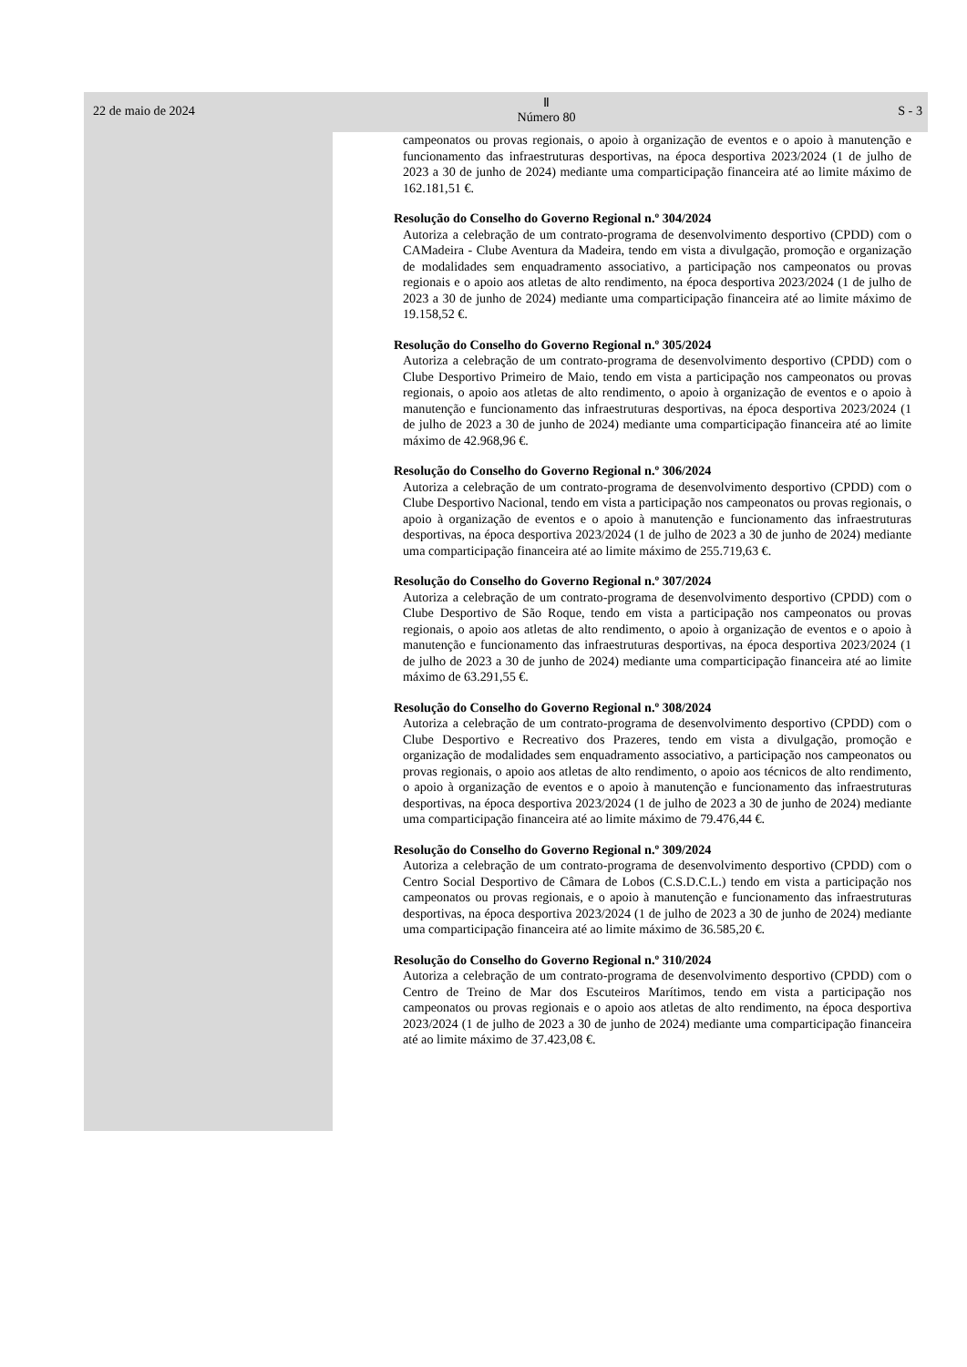22 de maio de 2024 Ⅱ
Número 80 S - 3
campeonatos ou provas regionais, o apoio à organização de eventos e o apoio à manutenção e funcionamento das infraestruturas desportivas, na época desportiva 2023/2024 (1 de julho de 2023 a 30 de junho de 2024) mediante uma comparticipação financeira até ao limite máximo de 162.181,51 €.
Resolução do Conselho do Governo Regional n.º 304/2024
Autoriza a celebração de um contrato-programa de desenvolvimento desportivo (CPDD) com o CAMadeira - Clube Aventura da Madeira, tendo em vista a divulgação, promoção e organização de modalidades sem enquadramento associativo, a participação nos campeonatos ou provas regionais e o apoio aos atletas de alto rendimento, na época desportiva 2023/2024 (1 de julho de 2023 a 30 de junho de 2024) mediante uma comparticipação financeira até ao limite máximo de 19.158,52 €.
Resolução do Conselho do Governo Regional n.º 305/2024
Autoriza a celebração de um contrato-programa de desenvolvimento desportivo (CPDD) com o Clube Desportivo Primeiro de Maio, tendo em vista a participação nos campeonatos ou provas regionais, o apoio aos atletas de alto rendimento, o apoio à organização de eventos e o apoio à manutenção e funcionamento das infraestruturas desportivas, na época desportiva 2023/2024 (1 de julho de 2023 a 30 de junho de 2024) mediante uma comparticipação financeira até ao limite máximo de 42.968,96 €.
Resolução do Conselho do Governo Regional n.º 306/2024
Autoriza a celebração de um contrato-programa de desenvolvimento desportivo (CPDD) com o Clube Desportivo Nacional, tendo em vista a participação nos campeonatos ou provas regionais, o apoio à organização de eventos e o apoio à manutenção e funcionamento das infraestruturas desportivas, na época desportiva 2023/2024 (1 de julho de 2023 a 30 de junho de 2024) mediante uma comparticipação financeira até ao limite máximo de 255.719,63 €.
Resolução do Conselho do Governo Regional n.º 307/2024
Autoriza a celebração de um contrato-programa de desenvolvimento desportivo (CPDD) com o Clube Desportivo de São Roque, tendo em vista a participação nos campeonatos ou provas regionais, o apoio aos atletas de alto rendimento, o apoio à organização de eventos e o apoio à manutenção e funcionamento das infraestruturas desportivas, na época desportiva 2023/2024 (1 de julho de 2023 a 30 de junho de 2024) mediante uma comparticipação financeira até ao limite máximo de 63.291,55 €.
Resolução do Conselho do Governo Regional n.º 308/2024
Autoriza a celebração de um contrato-programa de desenvolvimento desportivo (CPDD) com o Clube Desportivo e Recreativo dos Prazeres, tendo em vista a divulgação, promoção e organização de modalidades sem enquadramento associativo, a participação nos campeonatos ou provas regionais, o apoio aos atletas de alto rendimento, o apoio aos técnicos de alto rendimento, o apoio à organização de eventos e o apoio à manutenção e funcionamento das infraestruturas desportivas, na época desportiva 2023/2024 (1 de julho de 2023 a 30 de junho de 2024) mediante uma comparticipação financeira até ao limite máximo de 79.476,44 €.
Resolução do Conselho do Governo Regional n.º 309/2024
Autoriza a celebração de um contrato-programa de desenvolvimento desportivo (CPDD) com o Centro Social Desportivo de Câmara de Lobos (C.S.D.C.L.) tendo em vista a participação nos campeonatos ou provas regionais, e o apoio à manutenção e funcionamento das infraestruturas desportivas, na época desportiva 2023/2024 (1 de julho de 2023 a 30 de junho de 2024) mediante uma comparticipação financeira até ao limite máximo de 36.585,20 €.
Resolução do Conselho do Governo Regional n.º 310/2024
Autoriza a celebração de um contrato-programa de desenvolvimento desportivo (CPDD) com o Centro de Treino de Mar dos Escuteiros Marítimos, tendo em vista a participação nos campeonatos ou provas regionais e o apoio aos atletas de alto rendimento, na época desportiva 2023/2024 (1 de julho de 2023 a 30 de junho de 2024) mediante uma comparticipação financeira até ao limite máximo de 37.423,08 €.